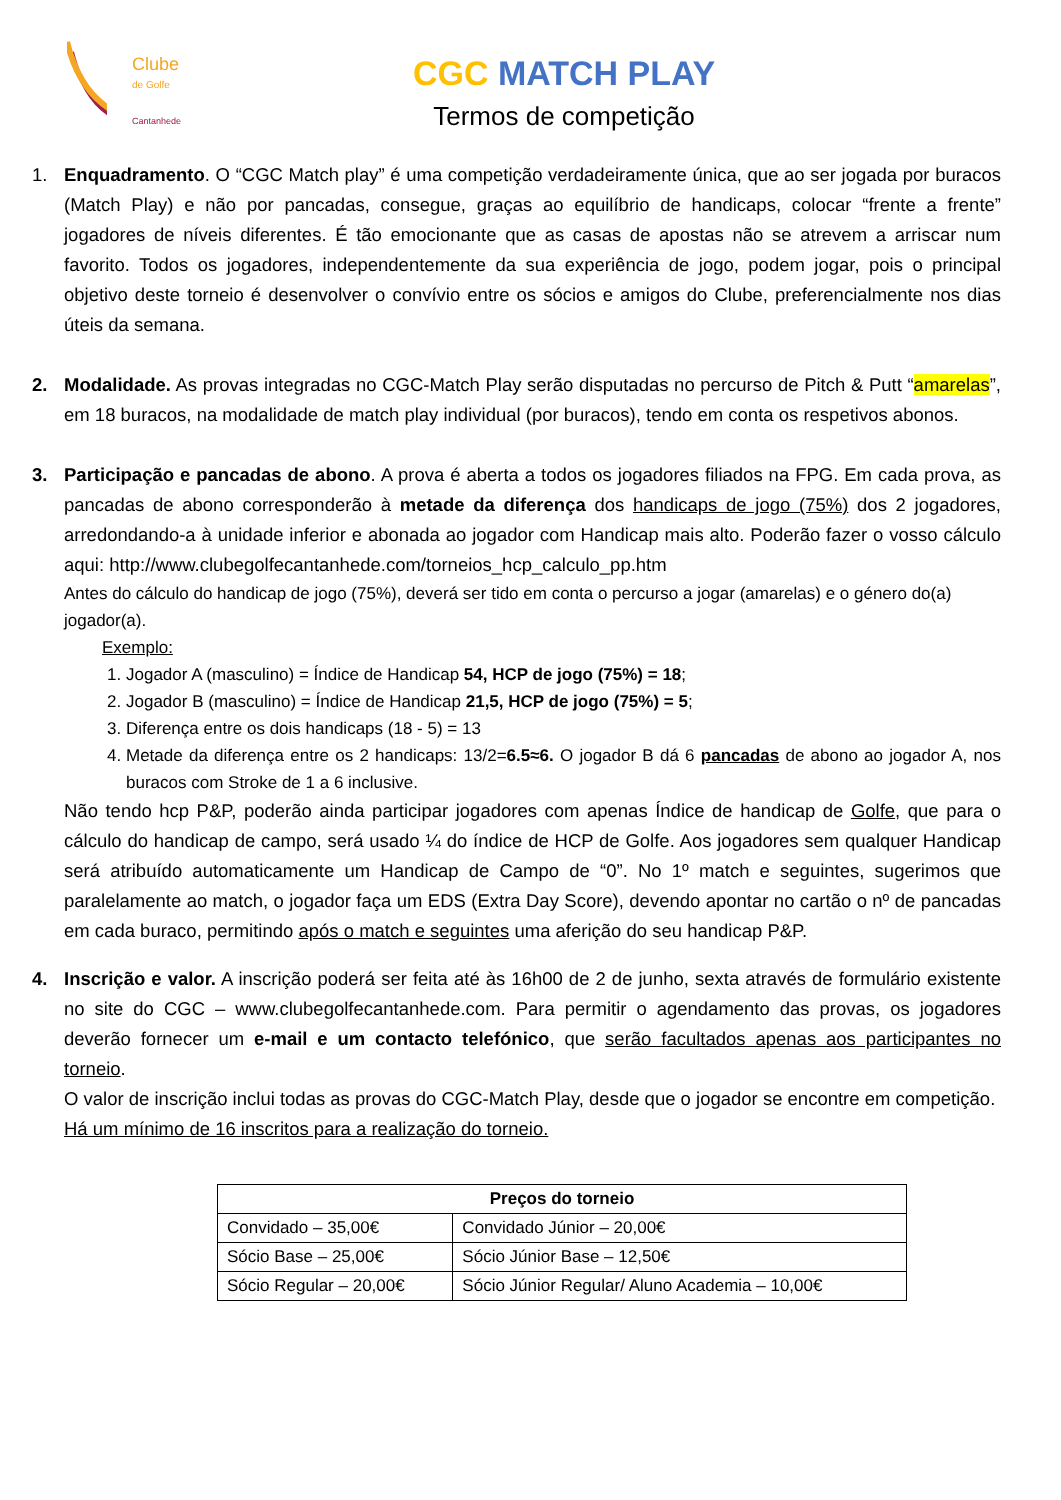Clube
de Golfe
Cantanhede
CGC MATCH PLAY
Termos de competição
1. Enquadramento. O “CGC Match play” é uma competição verdadeiramente única, que ao ser jogada por buracos (Match Play) e não por pancadas, consegue, graças ao equilíbrio de handicaps, colocar “frente a frente” jogadores de níveis diferentes. É tão emocionante que as casas de apostas não se atrevem a arriscar num favorito. Todos os jogadores, independentemente da sua experiência de jogo, podem jogar, pois o principal objetivo deste torneio é desenvolver o convívio entre os sócios e amigos do Clube, preferencialmente nos dias úteis da semana.
2. Modalidade. As provas integradas no CGC-Match Play serão disputadas no percurso de Pitch & Putt “amarelas”, em 18 buracos, na modalidade de match play individual (por buracos), tendo em conta os respetivos abonos.
3. Participação e pancadas de abono. A prova é aberta a todos os jogadores filiados na FPG. Em cada prova, as pancadas de abono corresponderão à metade da diferença dos handicaps de jogo (75%) dos 2 jogadores, arredondando-a à unidade inferior e abonada ao jogador com Handicap mais alto. Poderão fazer o vosso cálculo aqui: http://www.clubegolfecantanhede.com/torneios_hcp_calculo_pp.htm
Antes do cálculo do handicap de jogo (75%), deverá ser tido em conta o percurso a jogar (amarelas) e o género do(a) jogador(a).
Exemplo:
1. Jogador A (masculino) = Índice de Handicap 54, HCP de jogo (75%) = 18;
2. Jogador B (masculino) = Índice de Handicap 21,5, HCP de jogo (75%) = 5;
3. Diferença entre os dois handicaps (18 - 5) = 13
4. Metade da diferença entre os 2 handicaps: 13/2=6.5≈6. O jogador B dá 6 pancadas de abono ao jogador A, nos buracos com Stroke de 1 a 6 inclusive.
Não tendo hcp P&P, poderão ainda participar jogadores com apenas Índice de handicap de Golfe, que para o cálculo do handicap de campo, será usado ¼ do índice de HCP de Golfe. Aos jogadores sem qualquer Handicap será atribuído automaticamente um Handicap de Campo de “0”. No 1º match e seguintes, sugerimos que paralelamente ao match, o jogador faça um EDS (Extra Day Score), devendo apontar no cartão o nº de pancadas em cada buraco, permitindo após o match e seguintes uma aferição do seu handicap P&P.
4. Inscrição e valor. A inscrição poderá ser feita até às 16h00 de 2 de junho, sexta através de formulário existente no site do CGC – www.clubegolfecantanhede.com. Para permitir o agendamento das provas, os jogadores deverão fornecer um e-mail e um contacto telefónico, que serão facultados apenas aos participantes no torneio.
O valor de inscrição inclui todas as provas do CGC-Match Play, desde que o jogador se encontre em competição.
Há um mínimo de 16 inscritos para a realização do torneio.
| Preços do torneio | |
| --- | --- |
| Convidado – 35,00€ | Convidado Júnior – 20,00€ |
| Sócio Base – 25,00€ | Sócio Júnior Base – 12,50€ |
| Sócio Regular – 20,00€ | Sócio Júnior Regular/ Aluno Academia – 10,00€ |